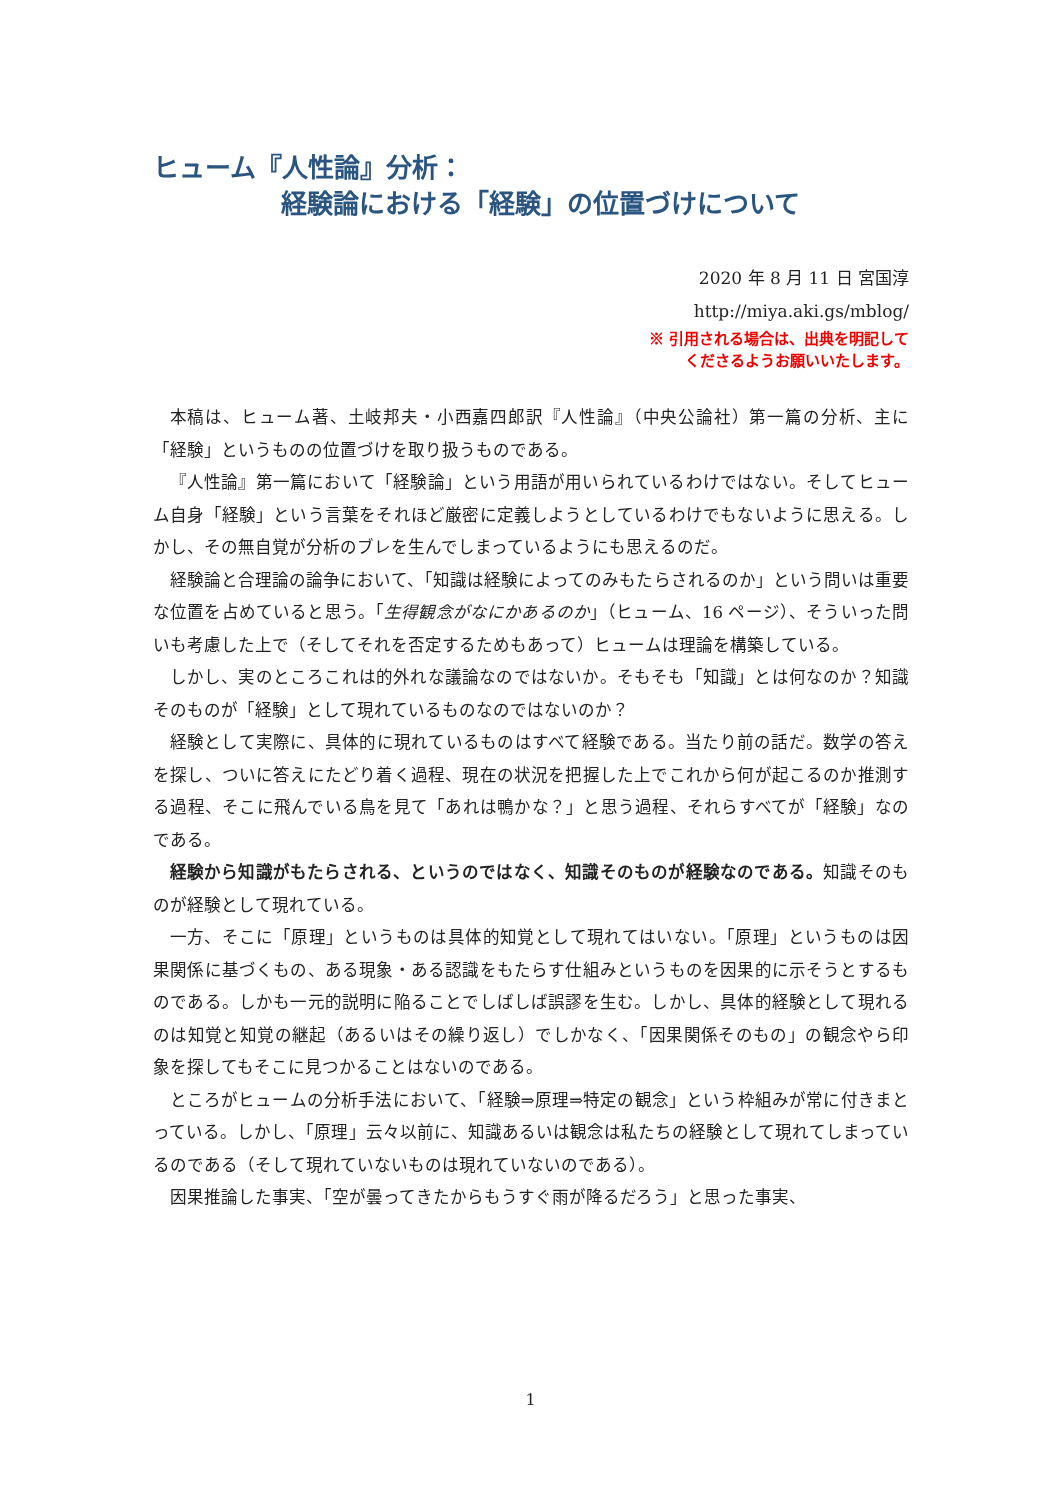ヒューム『人性論』分析：
経験論における「経験」の位置づけについて
2020 年 8 月 11 日 宮国淳
http://miya.aki.gs/mblog/
※ 引用される場合は、出典を明記して
くださるようお願いいたします。
本稿は、ヒューム著、土岐邦夫・小西嘉四郎訳『人性論』（中央公論社）第一篇の分析、主に「経験」というものの位置づけを取り扱うものである。
『人性論』第一篇において「経験論」という用語が用いられているわけではない。そしてヒューム自身「経験」という言葉をそれほど厳密に定義しようとしているわけでもないように思える。しかし、その無自覚が分析のブレを生んでしまっているようにも思えるのだ。
経験論と合理論の論争において、「知識は経験によってのみもたらされるのか」という問いは重要な位置を占めていると思う。「生得観念がなにかあるのか」（ヒューム、16 ページ）、そういった問いも考慮した上で（そしてそれを否定するためもあって）ヒュームは理論を構築している。
しかし、実のところこれは的外れな議論なのではないか。そもそも「知識」とは何なのか？知識そのものが「経験」として現れているものなのではないのか？
経験として実際に、具体的に現れているものはすべて経験である。当たり前の話だ。数学の答えを探し、ついに答えにたどり着く過程、現在の状況を把握した上でこれから何が起こるのか推測する過程、そこに飛んでいる鳥を見て「あれは鴨かな？」と思う過程、それらすべてが「経験」なのである。
経験から知識がもたらされる、というのではなく、知識そのものが経験なのである。知識そのものが経験として現れている。
一方、そこに「原理」というものは具体的知覚として現れてはいない。「原理」というものは因果関係に基づくもの、ある現象・ある認識をもたらす仕組みというものを因果的に示そうとするものである。しかも一元的説明に陥ることでしばしば誤謬を生む。しかし、具体的経験として現れるのは知覚と知覚の継起（あるいはその繰り返し）でしかなく、「因果関係そのもの」の観念やら印象を探してもそこに見つかることはないのである。
ところがヒュームの分析手法において、「経験⇒原理⇒特定の観念」という枠組みが常に付きまとっている。しかし、「原理」云々以前に、知識あるいは観念は私たちの経験として現れてしまっているのである（そして現れていないものは現れていないのである）。
因果推論した事実、「空が曇ってきたからもうすぐ雨が降るだろう」と思った事実、
1